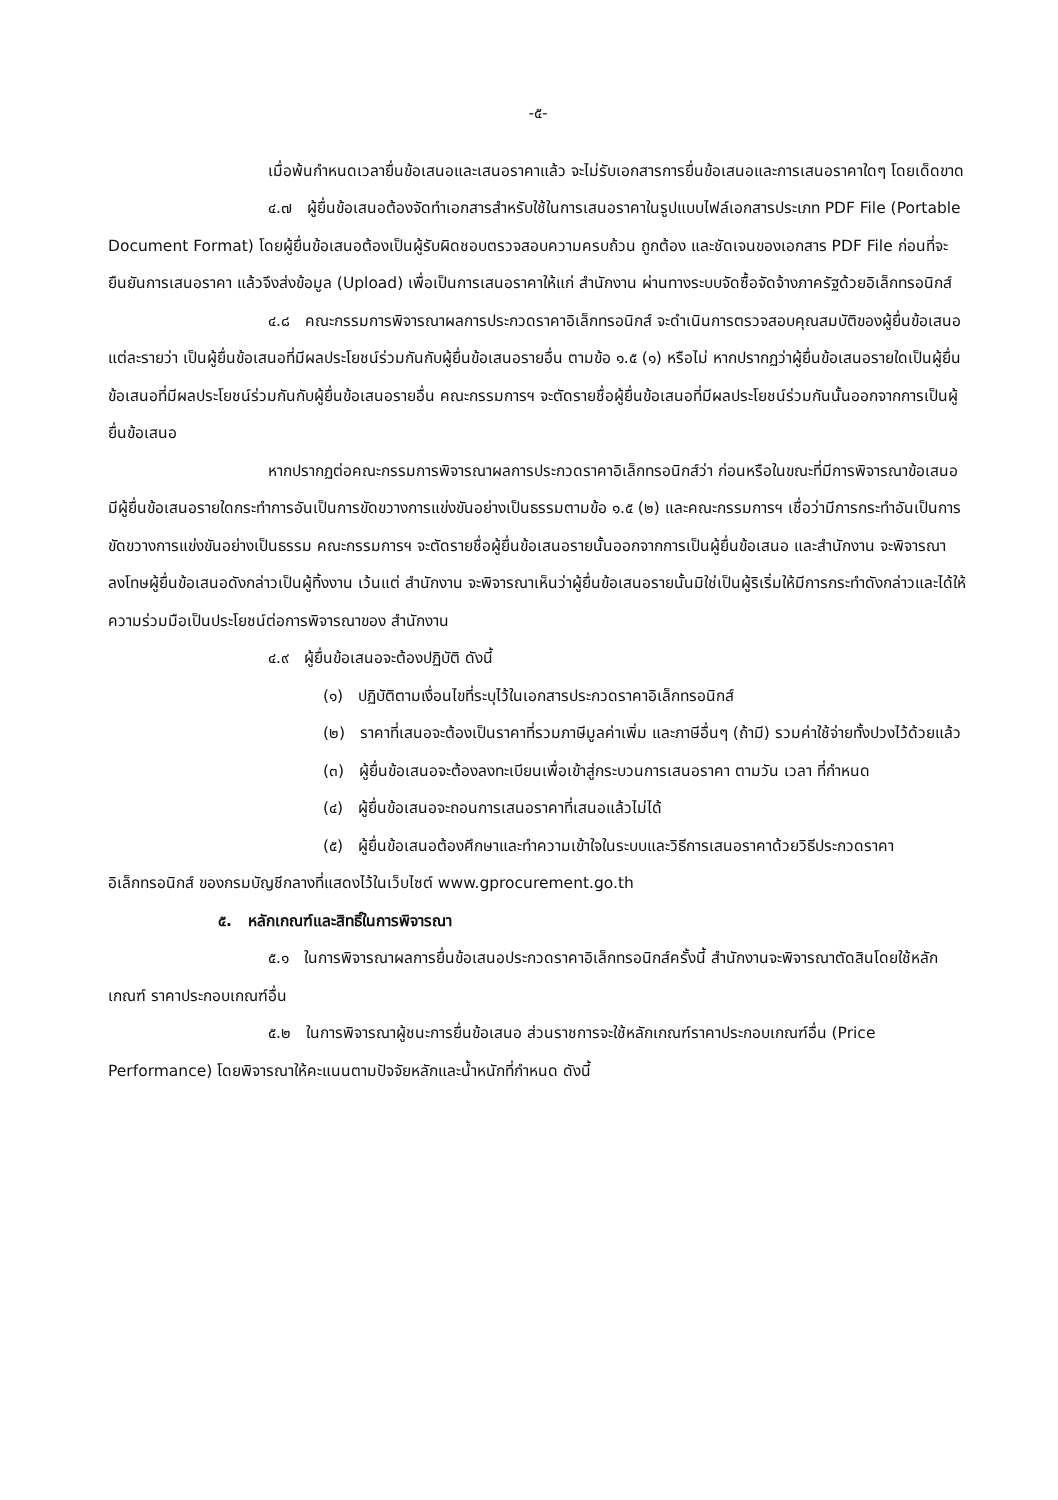-๕-
เมื่อพ้นกำหนดเวลายื่นข้อเสนอและเสนอราคาแล้ว จะไม่รับเอกสารการยื่นข้อเสนอและการเสนอราคาใดๆ โดยเด็ดขาด
๔.๗ ผู้ยื่นข้อเสนอต้องจัดทำเอกสารสำหรับใช้ในการเสนอราคาในรูปแบบไฟล์เอกสารประเภท PDF File (Portable Document Format) โดยผู้ยื่นข้อเสนอต้องเป็นผู้รับผิดชอบตรวจสอบความครบถ้วน ถูกต้อง และชัดเจนของเอกสาร PDF File ก่อนที่จะยืนยันการเสนอราคา แล้วจึงส่งข้อมูล (Upload) เพื่อเป็นการเสนอราคาให้แก่ สำนักงาน ผ่านทางระบบจัดซื้อจัดจ้างภาครัฐด้วยอิเล็กทรอนิกส์
๔.๘ คณะกรรมการพิจารณาผลการประกวดราคาอิเล็กทรอนิกส์ จะดำเนินการตรวจสอบคุณสมบัติของผู้ยื่นข้อเสนอแต่ละรายว่า เป็นผู้ยื่นข้อเสนอที่มีผลประโยชน์ร่วมกันกับผู้ยื่นข้อเสนอรายอื่น ตามข้อ ๑.๕ (๑) หรือไม่ หากปรากฏว่าผู้ยื่นข้อเสนอรายใดเป็นผู้ยื่นข้อเสนอที่มีผลประโยชน์ร่วมกันกับผู้ยื่นข้อเสนอรายอื่น คณะกรรมการฯ จะตัดรายชื่อผู้ยื่นข้อเสนอที่มีผลประโยชน์ร่วมกันนั้นออกจากการเป็นผู้ยื่นข้อเสนอ
หากปรากฏต่อคณะกรรมการพิจารณาผลการประกวดราคาอิเล็กทรอนิกส์ว่า ก่อนหรือในขณะที่มีการพิจารณาข้อเสนอ มีผู้ยื่นข้อเสนอรายใดกระทำการอันเป็นการขัดขวางการแข่งขันอย่างเป็นธรรมตามข้อ ๑.๕ (๒) และคณะกรรมการฯ เชื่อว่ามีการกระทำอันเป็นการขัดขวางการแข่งขันอย่างเป็นธรรม คณะกรรมการฯ จะตัดรายชื่อผู้ยื่นข้อเสนอรายนั้นออกจากการเป็นผู้ยื่นข้อเสนอ และสำนักงาน จะพิจารณาลงโทษผู้ยื่นข้อเสนอดังกล่าวเป็นผู้ทิ้งงาน เว้นแต่ สำนักงาน จะพิจารณาเห็นว่าผู้ยื่นข้อเสนอรายนั้นมิใช่เป็นผู้ริเริ่มให้มีการกระทำดังกล่าวและได้ให้ความร่วมมือเป็นประโยชน์ต่อการพิจารณาของ สำนักงาน
๔.๙ ผู้ยื่นข้อเสนอจะต้องปฏิบัติ ดังนี้
(๑) ปฏิบัติตามเงื่อนไขที่ระบุไว้ในเอกสารประกวดราคาอิเล็กทรอนิกส์
(๒) ราคาที่เสนอจะต้องเป็นราคาที่รวมภาษีมูลค่าเพิ่ม และภาษีอื่นๆ (ถ้ามี) รวมค่าใช้จ่ายทั้งปวงไว้ด้วยแล้ว
(๓) ผู้ยื่นข้อเสนอจะต้องลงทะเบียนเพื่อเข้าสู่กระบวนการเสนอราคา ตามวัน เวลา ที่กำหนด
(๔) ผู้ยื่นข้อเสนอจะถอนการเสนอราคาที่เสนอแล้วไม่ได้
(๕) ผู้ยื่นข้อเสนอต้องศึกษาและทำความเข้าใจในระบบและวิธีการเสนอราคาด้วยวิธีประกวดราคาอิเล็กทรอนิกส์ ของกรมบัญชีกลางที่แสดงไว้ในเว็บไซต์ www.gprocurement.go.th
๕. หลักเกณฑ์และสิทธิ์ในการพิจารณา
๕.๑ ในการพิจารณาผลการยื่นข้อเสนอประกวดราคาอิเล็กทรอนิกส์ครั้งนี้ สำนักงานจะพิจารณาตัดสินโดยใช้หลักเกณฑ์ ราคาประกอบเกณฑ์อื่น
๕.๒ ในการพิจารณาผู้ชนะการยื่นข้อเสนอ ส่วนราชการจะใช้หลักเกณฑ์ราคาประกอบเกณฑ์อื่น (Price Performance) โดยพิจารณาให้คะแนนตามปัจจัยหลักและน้ำหนักที่กำหนด ดังนี้